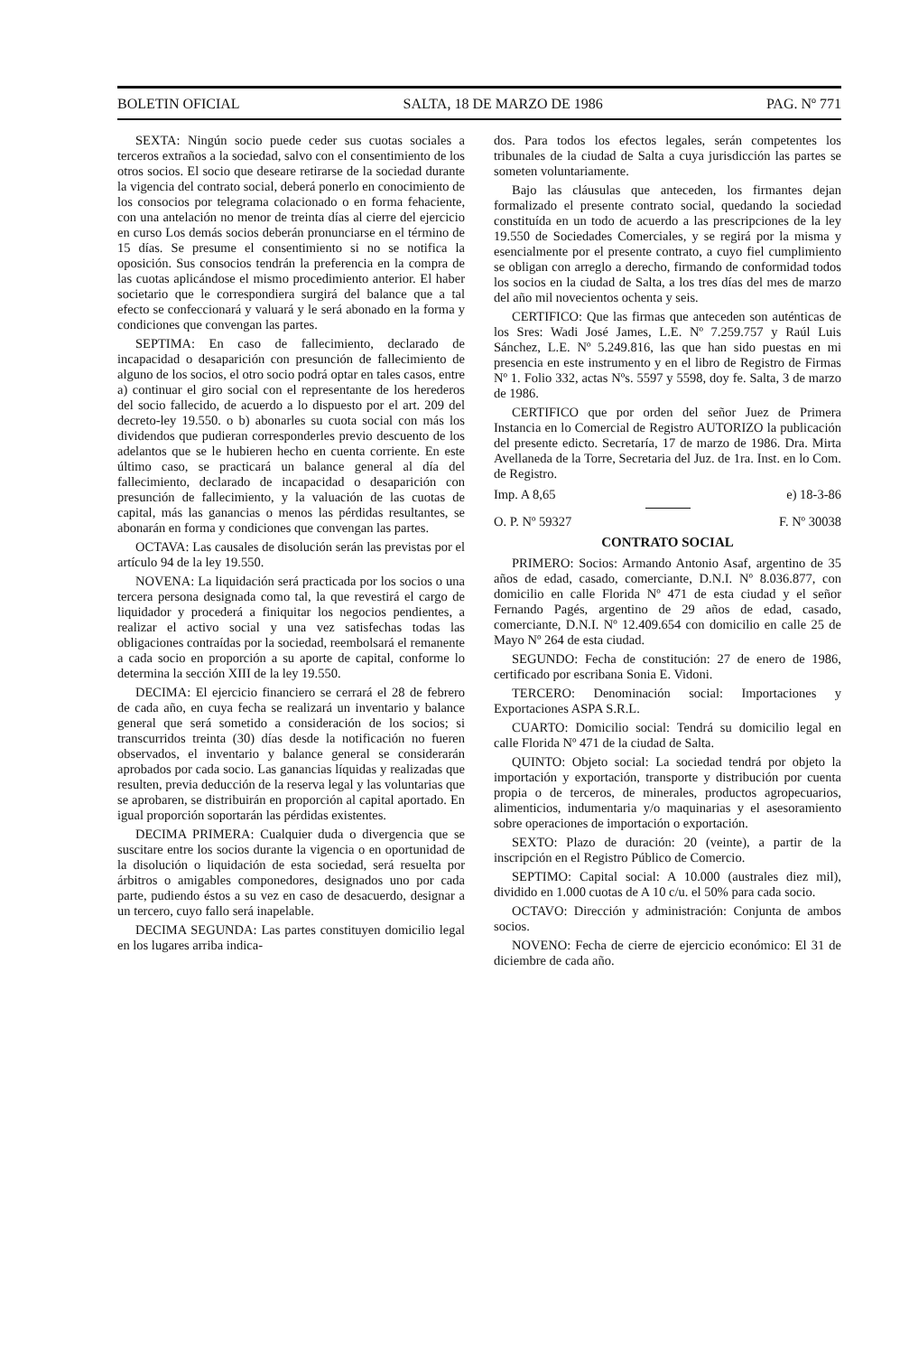BOLETIN OFICIAL SALTA, 18 DE MARZO DE 1986 PAG. Nº 771
SEXTA: Ningún socio puede ceder sus cuotas sociales a terceros extraños a la sociedad, salvo con el consentimiento de los otros socios. El socio que deseare retirarse de la sociedad durante la vigencia del contrato social, deberá ponerlo en conocimiento de los consocios por telegrama colacionado o en forma fehaciente, con una antelación no menor de treinta días al cierre del ejercicio en curso Los demás socios deberán pronunciarse en el término de 15 días. Se presume el consentimiento si no se notifica la oposición. Sus consocios tendrán la preferencia en la compra de las cuotas aplicándose el mismo procedimiento anterior. El haber societario que le correspondiera surgirá del balance que a tal efecto se confeccionará y valuará y le será abonado en la forma y condiciones que convengan las partes.
SEPTIMA: En caso de fallecimiento, declarado de incapacidad o desaparición con presunción de fallecimiento de alguno de los socios, el otro socio podrá optar en tales casos, entre a) continuar el giro social con el representante de los herederos del socio fallecido, de acuerdo a lo dispuesto por el art. 209 del decreto-ley 19.550. o b) abonarles su cuota social con más los dividendos que pudieran corresponderles previo descuento de los adelantos que se le hubieren hecho en cuenta corriente. En este último caso, se practicará un balance general al día del fallecimiento, declarado de incapacidad o desaparición con presunción de fallecimiento, y la valuación de las cuotas de capital, más las ganancias o menos las pérdidas resultantes, se abonarán en forma y condiciones que convengan las partes.
OCTAVA: Las causales de disolución serán las previstas por el artículo 94 de la ley 19.550.
NOVENA: La liquidación será practicada por los socios o una tercera persona designada como tal, la que revestirá el cargo de liquidador y procederá a finiquitar los negocios pendientes, a realizar el activo social y una vez satisfechas todas las obligaciones contraídas por la sociedad, reembolsará el remanente a cada socio en proporción a su aporte de capital, conforme lo determina la sección XIII de la ley 19.550.
DECIMA: El ejercicio financiero se cerrará el 28 de febrero de cada año, en cuya fecha se realizará un inventario y balance general que será sometido a consideración de los socios; si transcurridos treinta (30) días desde la notificación no fueren observados, el inventario y balance general se considerarán aprobados por cada socio. Las ganancias líquidas y realizadas que resulten, previa deducción de la reserva legal y las voluntarias que se aprobaren, se distribuirán en proporción al capital aportado. En igual proporción soportarán las pérdidas existentes.
DECIMA PRIMERA: Cualquier duda o divergencia que se suscitare entre los socios durante la vigencia o en oportunidad de la disolución o liquidación de esta sociedad, será resuelta por árbitros o amigables componedores, designados uno por cada parte, pudiendo éstos a su vez en caso de desacuerdo, designar a un tercero, cuyo fallo será inapelable.
DECIMA SEGUNDA: Las partes constituyen domicilio legal en los lugares arriba indica-
dos. Para todos los efectos legales, serán competentes los tribunales de la ciudad de Salta a cuya jurisdicción las partes se someten voluntariamente.
Bajo las cláusulas que anteceden, los firmantes dejan formalizado el presente contrato social, quedando la sociedad constituída en un todo de acuerdo a las prescripciones de la ley 19.550 de Sociedades Comerciales, y se regirá por la misma y esencialmente por el presente contrato, a cuyo fiel cumplimiento se obligan con arreglo a derecho, firmando de conformidad todos los socios en la ciudad de Salta, a los tres días del mes de marzo del año mil novecientos ochenta y seis.
CERTIFICO: Que las firmas que anteceden son auténticas de los Sres: Wadi José James, L.E. Nº 7.259.757 y Raúl Luis Sánchez, L.E. Nº 5.249.816, las que han sido puestas en mi presencia en este instrumento y en el libro de Registro de Firmas Nº 1. Folio 332, actas Nºs. 5597 y 5598, doy fe. Salta, 3 de marzo de 1986.
CERTIFICO que por orden del señor Juez de Primera Instancia en lo Comercial de Registro AUTORIZO la publicación del presente edicto. Secretaría, 17 de marzo de 1986. Dra. Mirta Avellaneda de la Torre, Secretaria del Juz. de 1ra. Inst. en lo Com. de Registro.
Imp. A 8,65 e) 18-3-86
O. P. Nº 59327 F. Nº 30038
CONTRATO SOCIAL
PRIMERO: Socios: Armando Antonio Asaf, argentino de 35 años de edad, casado, comerciante, D.N.I. Nº 8.036.877, con domicilio en calle Florida Nº 471 de esta ciudad y el señor Fernando Pagés, argentino de 29 años de edad, casado, comerciante, D.N.I. Nº 12.409.654 con domicilio en calle 25 de Mayo Nº 264 de esta ciudad.
SEGUNDO: Fecha de constitución: 27 de enero de 1986, certificado por escribana Sonia E. Vidoni.
TERCERO: Denominación social: Importaciones y Exportaciones ASPA S.R.L.
CUARTO: Domicilio social: Tendrá su domicilio legal en calle Florida Nº 471 de la ciudad de Salta.
QUINTO: Objeto social: La sociedad tendrá por objeto la importación y exportación, transporte y distribución por cuenta propia o de terceros, de minerales, productos agropecuarios, alimenticios, indumentaria y/o maquinarias y el asesoramiento sobre operaciones de importación o exportación.
SEXTO: Plazo de duración: 20 (veinte), a partir de la inscripción en el Registro Público de Comercio.
SEPTIMO: Capital social: A 10.000 (australes diez mil), dividido en 1.000 cuotas de A 10 c/u. el 50% para cada socio.
OCTAVO: Dirección y administración: Conjunta de ambos socios.
NOVENO: Fecha de cierre de ejercicio económico: El 31 de diciembre de cada año.